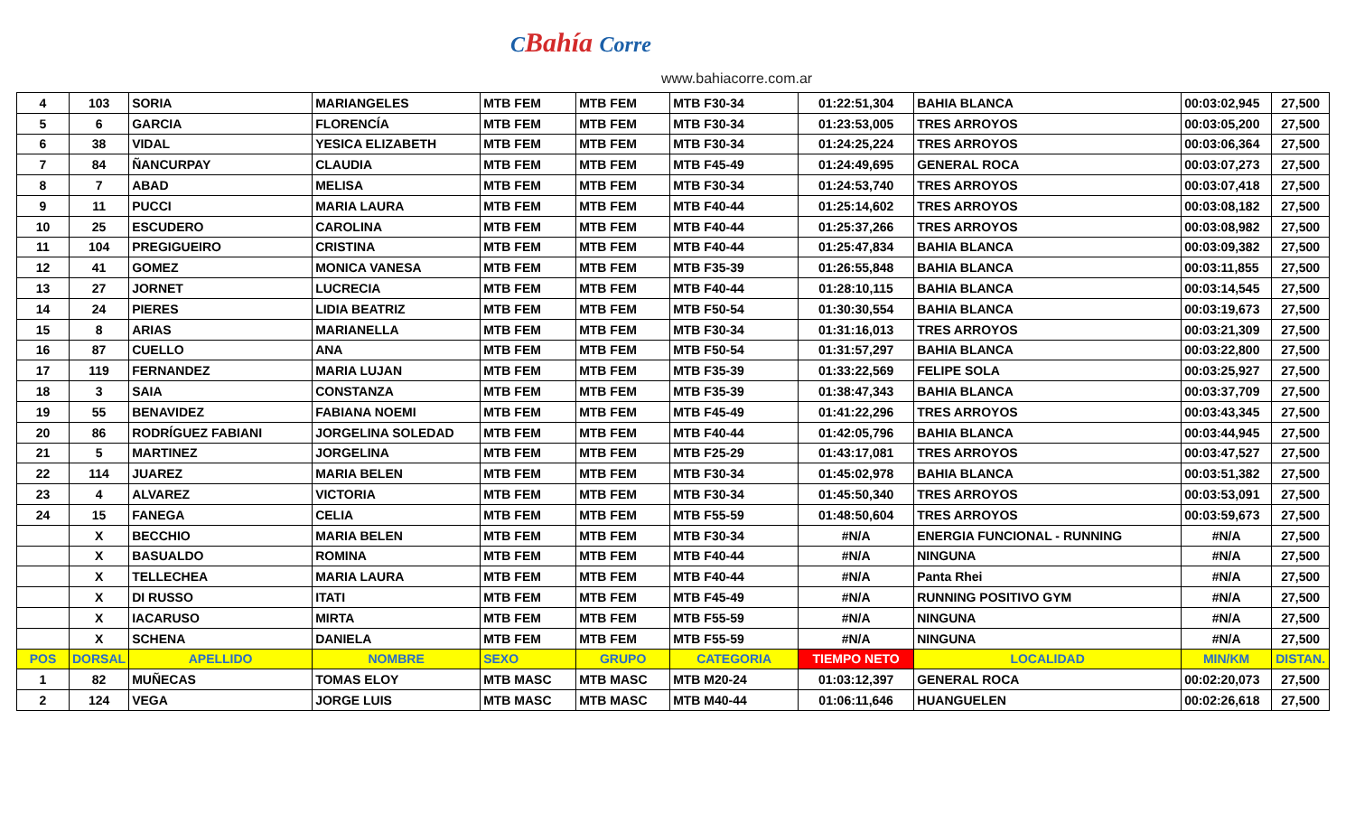CBahía Corre
www.bahiacorre.com.ar
| 4 | 103 | SORIA | MARIANGELES | MTB FEM | MTB FEM | MTB F30-34 | 01:22:51,304 | BAHIA BLANCA | 00:03:02,945 | 27,500 |
| 5 | 6 | GARCIA | FLORENCÍA | MTB FEM | MTB FEM | MTB F30-34 | 01:23:53,005 | TRES ARROYOS | 00:03:05,200 | 27,500 |
| 6 | 38 | VIDAL | YESICA ELIZABETH | MTB FEM | MTB FEM | MTB F30-34 | 01:24:25,224 | TRES ARROYOS | 00:03:06,364 | 27,500 |
| 7 | 84 | ÑANCURPAY | CLAUDIA | MTB FEM | MTB FEM | MTB F45-49 | 01:24:49,695 | GENERAL ROCA | 00:03:07,273 | 27,500 |
| 8 | 7 | ABAD | MELISA | MTB FEM | MTB FEM | MTB F30-34 | 01:24:53,740 | TRES ARROYOS | 00:03:07,418 | 27,500 |
| 9 | 11 | PUCCI | MARIA LAURA | MTB FEM | MTB FEM | MTB F40-44 | 01:25:14,602 | TRES ARROYOS | 00:03:08,182 | 27,500 |
| 10 | 25 | ESCUDERO | CAROLINA | MTB FEM | MTB FEM | MTB F40-44 | 01:25:37,266 | TRES ARROYOS | 00:03:08,982 | 27,500 |
| 11 | 104 | PREGIGUEIRO | CRISTINA | MTB FEM | MTB FEM | MTB F40-44 | 01:25:47,834 | BAHIA BLANCA | 00:03:09,382 | 27,500 |
| 12 | 41 | GOMEZ | MONICA VANESA | MTB FEM | MTB FEM | MTB F35-39 | 01:26:55,848 | BAHIA BLANCA | 00:03:11,855 | 27,500 |
| 13 | 27 | JORNET | LUCRECIA | MTB FEM | MTB FEM | MTB F40-44 | 01:28:10,115 | BAHIA BLANCA | 00:03:14,545 | 27,500 |
| 14 | 24 | PIERES | LIDIA BEATRIZ | MTB FEM | MTB FEM | MTB F50-54 | 01:30:30,554 | BAHIA BLANCA | 00:03:19,673 | 27,500 |
| 15 | 8 | ARIAS | MARIANELLA | MTB FEM | MTB FEM | MTB F30-34 | 01:31:16,013 | TRES ARROYOS | 00:03:21,309 | 27,500 |
| 16 | 87 | CUELLO | ANA | MTB FEM | MTB FEM | MTB F50-54 | 01:31:57,297 | BAHIA BLANCA | 00:03:22,800 | 27,500 |
| 17 | 119 | FERNANDEZ | MARIA LUJAN | MTB FEM | MTB FEM | MTB F35-39 | 01:33:22,569 | FELIPE SOLA | 00:03:25,927 | 27,500 |
| 18 | 3 | SAIA | CONSTANZA | MTB FEM | MTB FEM | MTB F35-39 | 01:38:47,343 | BAHIA BLANCA | 00:03:37,709 | 27,500 |
| 19 | 55 | BENAVIDEZ | FABIANA NOEMI | MTB FEM | MTB FEM | MTB F45-49 | 01:41:22,296 | TRES ARROYOS | 00:03:43,345 | 27,500 |
| 20 | 86 | RODRÍGUEZ FABIANI | JORGELINA SOLEDAD | MTB FEM | MTB FEM | MTB F40-44 | 01:42:05,796 | BAHIA BLANCA | 00:03:44,945 | 27,500 |
| 21 | 5 | MARTINEZ | JORGELINA | MTB FEM | MTB FEM | MTB F25-29 | 01:43:17,081 | TRES ARROYOS | 00:03:47,527 | 27,500 |
| 22 | 114 | JUAREZ | MARIA BELEN | MTB FEM | MTB FEM | MTB F30-34 | 01:45:02,978 | BAHIA BLANCA | 00:03:51,382 | 27,500 |
| 23 | 4 | ALVAREZ | VICTORIA | MTB FEM | MTB FEM | MTB F30-34 | 01:45:50,340 | TRES ARROYOS | 00:03:53,091 | 27,500 |
| 24 | 15 | FANEGA | CELIA | MTB FEM | MTB FEM | MTB F55-59 | 01:48:50,604 | TRES ARROYOS | 00:03:59,673 | 27,500 |
| | X | BECCHIO | MARIA BELEN | MTB FEM | MTB FEM | MTB F30-34 | #N/A | ENERGIA FUNCIONAL - RUNNING | #N/A | 27,500 |
| | X | BASUALDO | ROMINA | MTB FEM | MTB FEM | MTB F40-44 | #N/A | NINGUNA | #N/A | 27,500 |
| | X | TELLECHEA | MARIA LAURA | MTB FEM | MTB FEM | MTB F40-44 | #N/A | Panta Rhei | #N/A | 27,500 |
| | X | DI RUSSO | ITATI | MTB FEM | MTB FEM | MTB F45-49 | #N/A | RUNNING POSITIVO GYM | #N/A | 27,500 |
| | X | IACARUSO | MIRTA | MTB FEM | MTB FEM | MTB F55-59 | #N/A | NINGUNA | #N/A | 27,500 |
| | X | SCHENA | DANIELA | MTB FEM | MTB FEM | MTB F55-59 | #N/A | NINGUNA | #N/A | 27,500 |
| POS | DORSAL | APELLIDO | NOMBRE | SEXO | GRUPO | CATEGORIA | TIEMPO NETO | LOCALIDAD | MIN/KM | DISTAN. |
| 1 | 82 | MUÑECAS | TOMAS ELOY | MTB MASC | MTB MASC | MTB M20-24 | 01:03:12,397 | GENERAL ROCA | 00:02:20,073 | 27,500 |
| 2 | 124 | VEGA | JORGE LUIS | MTB MASC | MTB MASC | MTB M40-44 | 01:06:11,646 | HUANGUELEN | 00:02:26,618 | 27,500 |